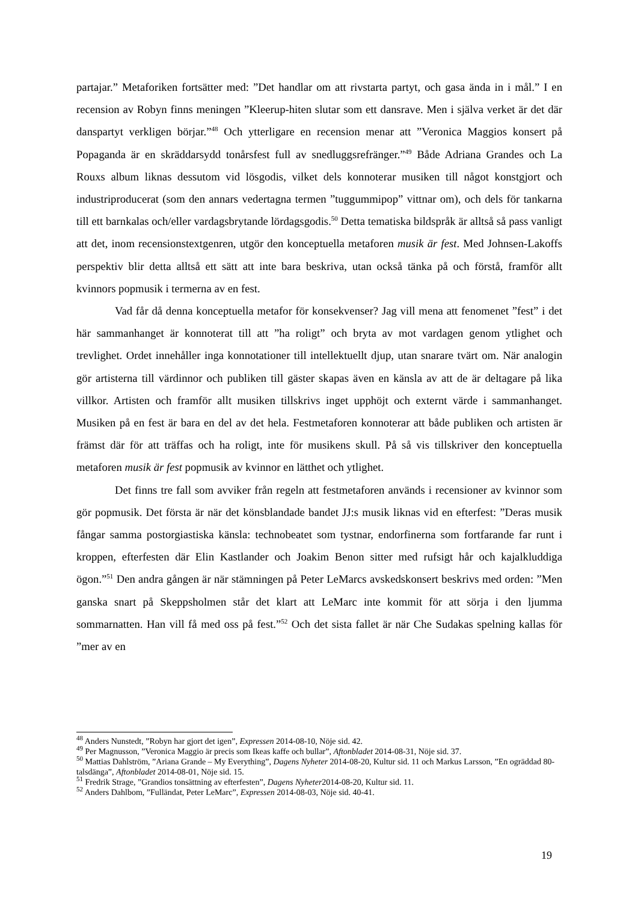partajar.” Metaforiken fortsätter med: ”Det handlar om att rivstarta partyt, och gasa ända in i mål.” I en recension av Robyn finns meningen ”Kleerup-hiten slutar som ett dansrave. Men i själva verket är det där danspartyt verkligen börjar.”<sup>48</sup> Och ytterligare en recension menar att ”Veronica Maggios konsert på Popaganda är en skräddarsydd tonårsfest full av snedluggsrefränger.”<sup>49</sup> Både Adriana Grandes och La Rouxs album liknas dessutom vid lösgodis, vilket dels konnoterar musiken till något konstgjort och industriproducerat (som den annars vedertagna termen ”tuggummipop” vittnar om), och dels för tankarna till ett barnkalas och/eller vardagsbrytande lördagsgodis.<sup>50</sup> Detta tematiska bildspråk är alltså så pass vanligt att det, inom recensionstextgenren, utgör den konceptuella metaforen musik är fest. Med Johnsen-Lakoffs perspektiv blir detta alltså ett sätt att inte bara beskriva, utan också tänka på och förstå, framför allt kvinnors popmusik i termerna av en fest.
Vad får då denna konceptuella metafor för konsekvenser? Jag vill mena att fenomenet ”fest” i det här sammanhanget är konnoterat till att ”ha roligt” och bryta av mot vardagen genom ytlighet och trevlighet. Ordet innehåller inga konnotationer till intellektuellt djup, utan snarare tvärt om. När analogin gör artisterna till värdinnor och publiken till gäster skapas även en känsla av att de är deltagare på lika villkor. Artisten och framför allt musiken tillskrivs inget upphöjt och externt värde i sammanhanget. Musiken på en fest är bara en del av det hela. Festmetaforen konnoterar att både publiken och artisten är främst där för att träffas och ha roligt, inte för musikens skull. På så vis tillskriver den konceptuella metaforen musik är fest popmusik av kvinnor en lätthet och ytlighet.
Det finns tre fall som avviker från regeln att festmetaforen används i recensioner av kvinnor som gör popmusik. Det första är när det könsblandade bandet JJ:s musik liknas vid en efterfest: ”Deras musik fångar samma postorgiastiska känsla: technobeatet som tystnar, endorfinerna som fortfarande far runt i kroppen, efterfesten där Elin Kastlander och Joakim Benon sitter med rufsigt hår och kajalkluddiga ögon.”<sup>51</sup> Den andra gången är när stämningen på Peter LeMarcs avskedskonsert beskrivs med orden: ”Men ganska snart på Skeppsholmen står det klart att LeMarc inte kommit för att sörja i den ljumma sommarnatten. Han vill få med oss på fest.”<sup>52</sup> Och det sista fallet är när Che Sudakas spelning kallas för ”mer av en
<sup>48</sup> Anders Nunstedt, ”Robyn har gjort det igen”, Expressen 2014-08-10, Nöje sid. 42.
<sup>49</sup> Per Magnusson, ”Veronica Maggio är precis som Ikeas kaffe och bullar”, Aftonbladet 2014-08-31, Nöje sid. 37.
<sup>50</sup> Mattias Dahlström, ”Ariana Grande – My Everything”, Dagens Nyheter 2014-08-20, Kultur sid. 11 och Markus Larsson, ”En ogräddad 80-talsdänga”, Aftonbladet 2014-08-01, Nöje sid. 15.
<sup>51</sup> Fredrik Strage, ”Grandios tonsättning av efterfesten”, Dagens Nyheter2014-08-20, Kultur sid. 11.
<sup>52</sup> Anders Dahlbom, ”Fulländat, Peter LeMarc”, Expressen 2014-08-03, Nöje sid. 40-41.
19